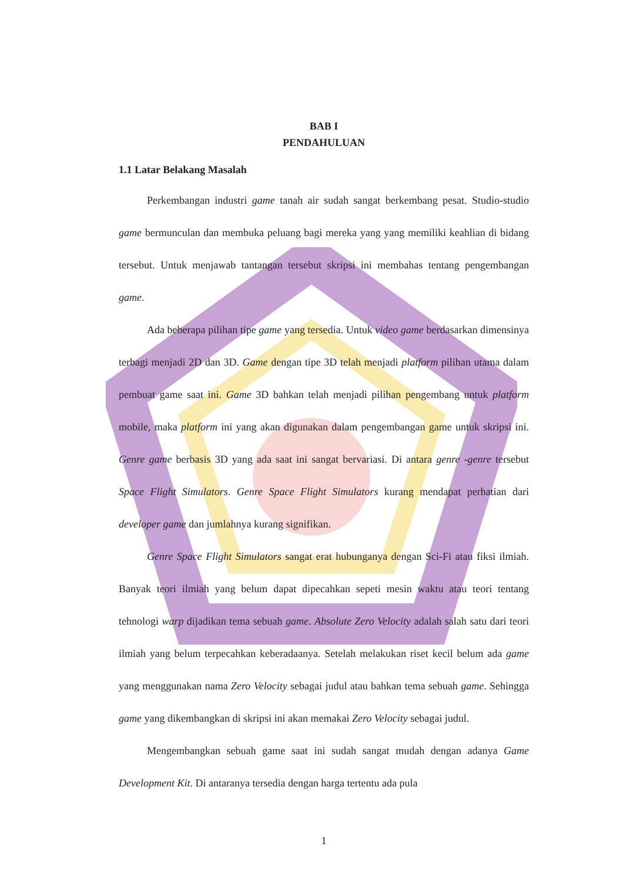BAB I
PENDAHULUAN
1.1 Latar Belakang Masalah
Perkembangan industri game tanah air sudah sangat berkembang pesat. Studio-studio game bermunculan dan membuka peluang bagi mereka yang yang memiliki keahlian di bidang tersebut. Untuk menjawab tantangan tersebut skripsi ini membahas tentang pengembangan game.
Ada beberapa pilihan tipe game yang tersedia. Untuk video game berdasarkan dimensinya terbagi menjadi 2D dan 3D. Game dengan tipe 3D telah menjadi platform pilihan utama dalam pembuat game saat ini. Game 3D bahkan telah menjadi pilihan pengembang untuk platform mobile, maka platform ini yang akan digunakan dalam pengembangan game untuk skripsi ini. Genre game berbasis 3D yang ada saat ini sangat bervariasi. Di antara genre -genre tersebut Space Flight Simulators. Genre Space Flight Simulators kurang mendapat perhatian dari developer game dan jumlahnya kurang signifikan.
Genre Space Flight Simulators sangat erat hubunganya dengan Sci-Fi atau fiksi ilmiah. Banyak teori ilmiah yang belum dapat dipecahkan sepeti mesin waktu atau teori tentang tehnologi warp dijadikan tema sebuah game. Absolute Zero Velocity adalah salah satu dari teori ilmiah yang belum terpecahkan keberadaanya. Setelah melakukan riset kecil belum ada game yang menggunakan nama Zero Velocity sebagai judul atau bahkan tema sebuah game. Sehingga game yang dikembangkan di skripsi ini akan memakai Zero Velocity sebagai judul.
Mengembangkan sebuah game saat ini sudah sangat mudah dengan adanya Game Development Kit. Di antaranya tersedia dengan harga tertentu ada pula
1